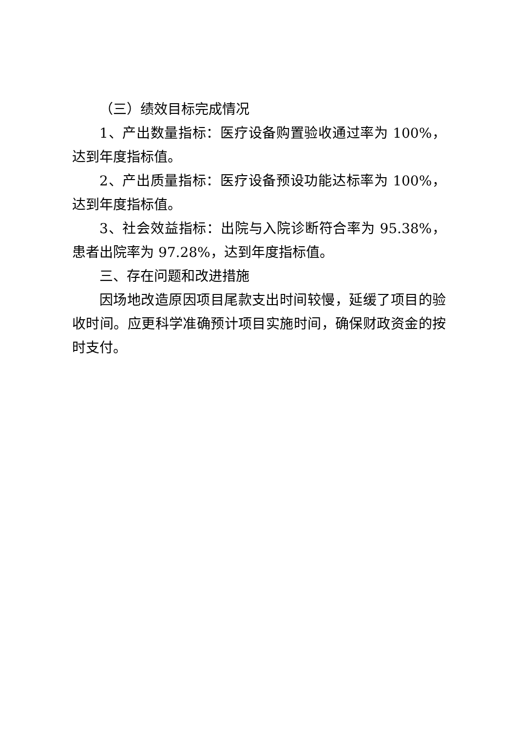（三）绩效目标完成情况
1、产出数量指标：医疗设备购置验收通过率为 100%，达到年度指标值。
2、产出质量指标：医疗设备预设功能达标率为 100%，达到年度指标值。
3、社会效益指标：出院与入院诊断符合率为 95.38%，患者出院率为 97.28%，达到年度指标值。
三、存在问题和改进措施
因场地改造原因项目尾款支出时间较慢，延缓了项目的验收时间。应更科学准确预计项目实施时间，确保财政资金的按时支付。